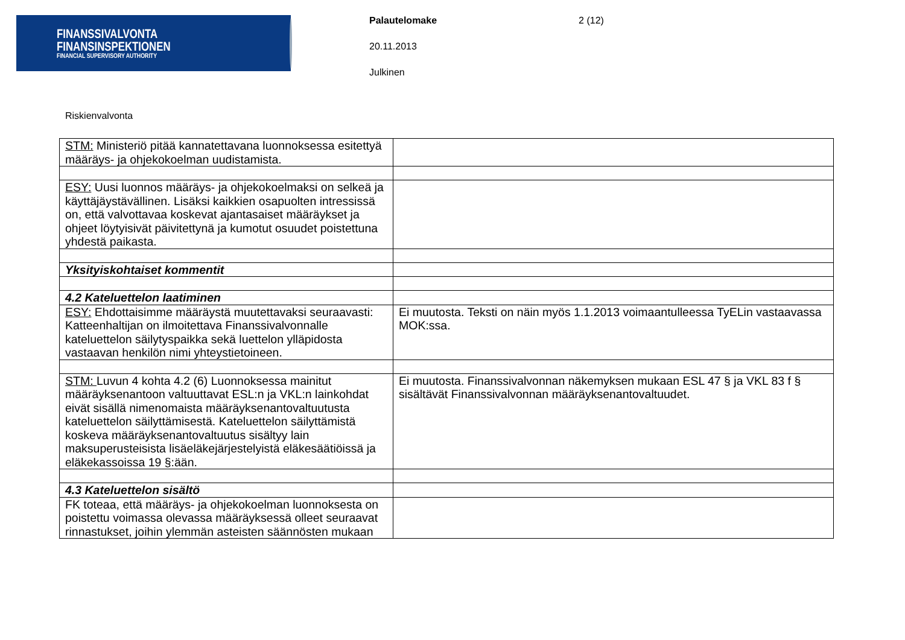FINANSSIVALVONTA
FINANSINSPEKTIONEN
FINANCIAL SUPERVISORY AUTHORITY
Palautelomake 2 (12)
20.11.2013
Julkinen
Riskienvalvonta
| STM: Ministeriö pitää kannatettavana luonnoksessa esitettyä määräys- ja ohjekokoelman uudistamista. | |
| ESY: Uusi luonnos määräys- ja ohjekokoelmaksi on selkeä ja käyttäjäystävällinen. Lisäksi kaikkien osapuolten intressissä on, että valvottavaa koskevat ajantasaiset määräykset ja ohjeet löytyisivät päivitettynä ja kumotut osuudet poistettuna yhdestä paikasta. | |
| Yksityiskohtaiset kommentit | |
| 4.2 Kateluettelon laatiminen | |
| ESY: Ehdottaisimme määräystä muutettavaksi seuraavasti: Katteenhaltijan on ilmoitettava Finanssivalvonnalle kateluettelon säilytyspaikka sekä luettelon ylläpidosta vastaavan henkilön nimi yhteystietoineen. | Ei muutosta. Teksti on näin myös 1.1.2013 voimaantulleessa TyELin vastaavassa MOK:ssa. |
| STM: Luvun 4 kohta 4.2 (6) Luonnoksessa mainitut määräyksenantoon valtuuttavat ESL:n ja VKL:n lainkohdat eivät sisällä nimenomaista määräyksenantovaltuutusta kateluettelon säilyttämisestä. Kateluettelon säilyttämistä koskeva määräyksenantovaltuutus sisältyy lain maksuperusteisista lisäeläkejärjestelyistä eläkesäätiöissä ja eläkekassoissa 19 §:ään. | Ei muutosta. Finanssivalvonnan näkemyksen mukaan ESL 47 § ja VKL 83 f § sisältävät Finanssivalvonnan määräyksenantovaltuudet. |
| 4.3 Kateluettelon sisältö | |
| FK toteaa, että määräys- ja ohjekokoelman luonnoksesta on poistettu voimassa olevassa määräyksessä olleet seuraavat rinnastukset, joihin ylemmän asteisten säännösten mukaan | |